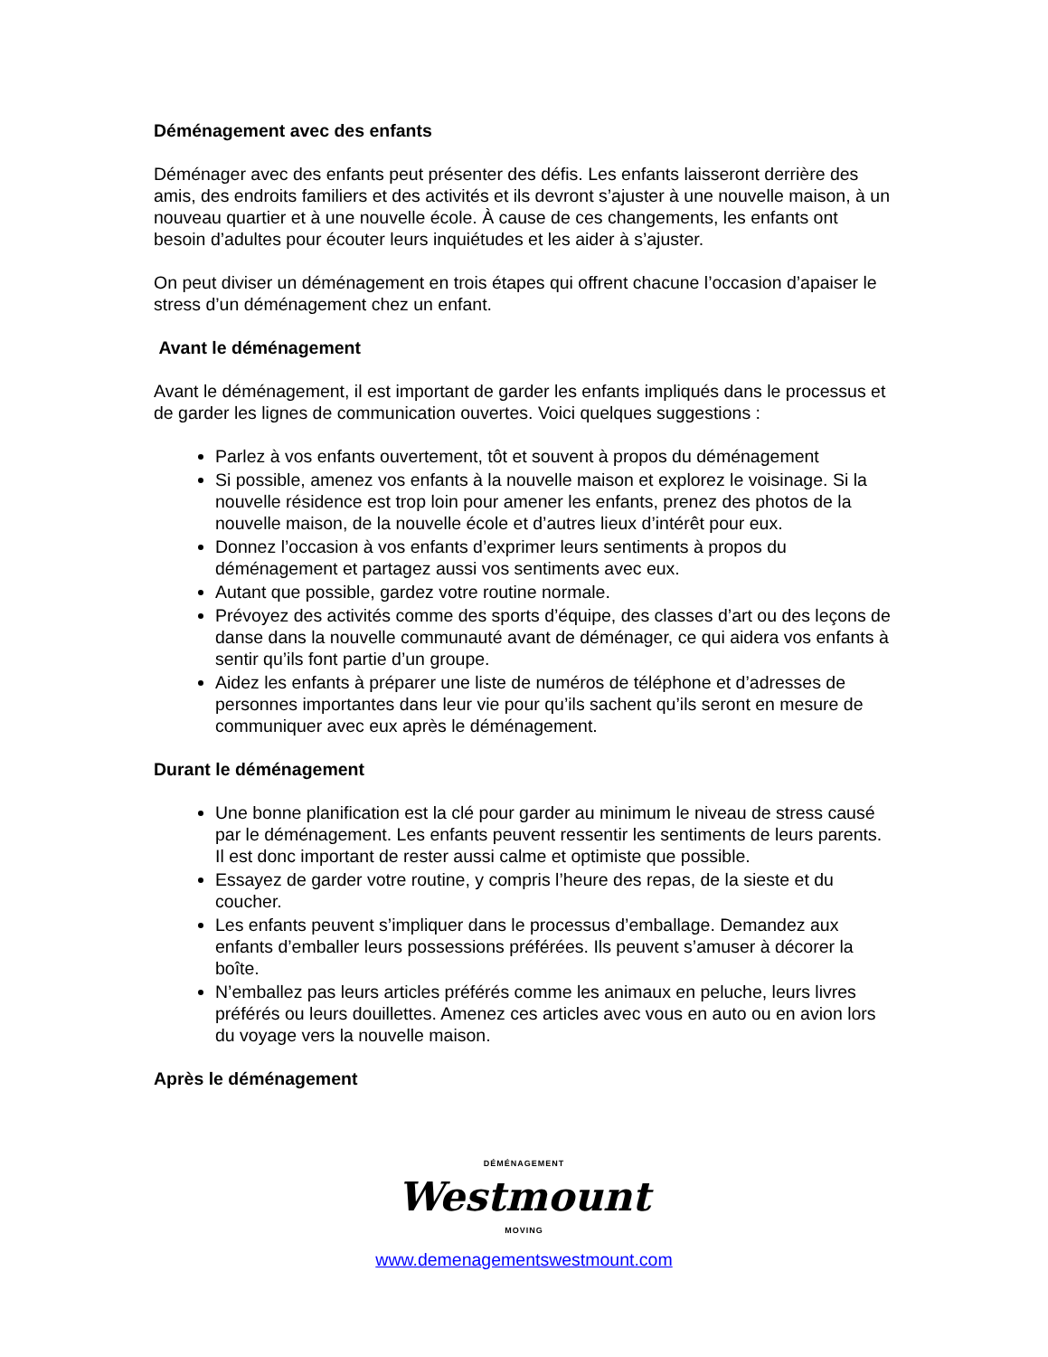Déménagement avec des enfants
Déménager avec des enfants peut présenter des défis. Les enfants laisseront derrière des amis, des endroits familiers et des activités et ils devront s’ajuster à une nouvelle maison, à un nouveau quartier et à une nouvelle école. À cause de ces changements, les enfants ont besoin d’adultes pour écouter leurs inquiétudes et les aider à s’ajuster.
On peut diviser un déménagement en trois étapes qui offrent chacune l’occasion d’apaiser le stress d’un déménagement chez un enfant.
Avant le déménagement
Avant le déménagement, il est important de garder les enfants impliqués dans le processus et de garder les lignes de communication ouvertes. Voici quelques suggestions :
Parlez à vos enfants ouvertement, tôt et souvent à propos du déménagement
Si possible, amenez vos enfants à la nouvelle maison et explorez le voisinage. Si la nouvelle résidence est trop loin pour amener les enfants, prenez des photos de la nouvelle maison, de la nouvelle école et d’autres lieux d’intérêt pour eux.
Donnez l’occasion à vos enfants d’exprimer leurs sentiments à propos du déménagement et partagez aussi vos sentiments avec eux.
Autant que possible, gardez votre routine normale.
Prévoyez des activités comme des sports d’équipe, des classes d’art ou des leçons de danse dans la nouvelle communauté avant de déménager, ce qui aidera vos enfants à sentir qu’ils font partie d’un groupe.
Aidez les enfants à préparer une liste de numéros de téléphone et d’adresses de personnes importantes dans leur vie pour qu’ils sachent qu’ils seront en mesure de communiquer avec eux après le déménagement.
Durant le déménagement
Une bonne planification est la clé pour garder au minimum le niveau de stress causé par le déménagement. Les enfants peuvent ressentir les sentiments de leurs parents. Il est donc important de rester aussi calme et optimiste que possible.
Essayez de garder votre routine, y compris l’heure des repas, de la sieste et du coucher.
Les enfants peuvent s’impliquer dans le processus d’emballage. Demandez aux enfants d’emballer leurs possessions préférées. Ils peuvent s’amuser à décorer la boîte.
N’emballez pas leurs articles préférés comme les animaux en peluche, leurs livres préférés ou leurs douillettes. Amenez ces articles avec vous en auto ou en avion lors du voyage vers la nouvelle maison.
Après le déménagement
DÉMÉNAGEMENT
Westmount
MOVING
www.demenagementswestmount.com